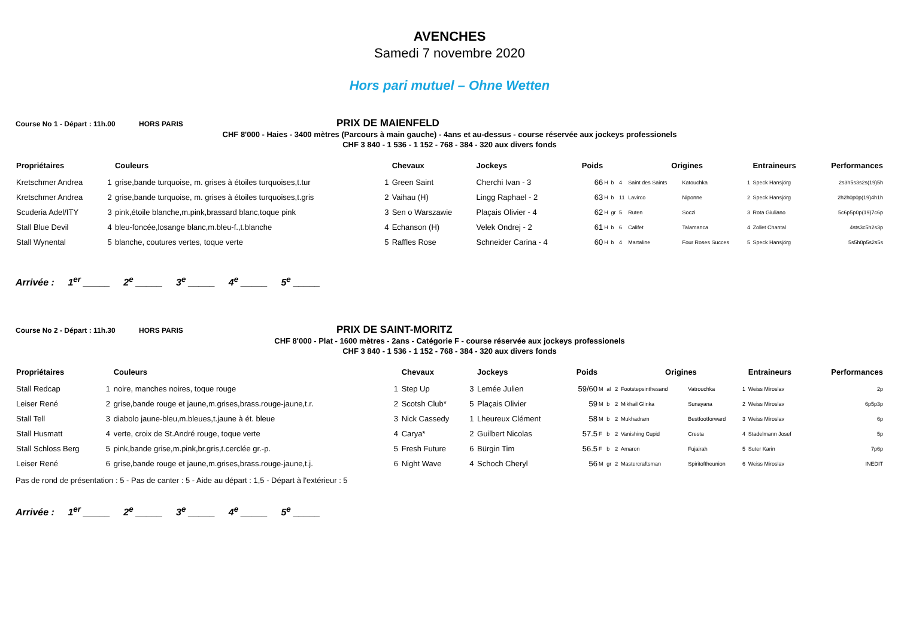AVENCHES
Samedi 7 novembre 2020
Hors pari mutuel – Ohne Wetten
Course No 1 - Départ : 11h.00 HORS PARIS PRIX DE MAIENFELD
CHF 8'000 - Haies - 3400 mètres (Parcours à main gauche) - 4ans et au-dessus - course réservée aux jockeys professionels
CHF 3 840 - 1 536 - 1 152 - 768 - 384 - 320 aux divers fonds
| Propriétaires | | Couleurs | | Chevaux | | Jockeys | Poids | | | | Origines | | | Entraineurs | Performances |
| --- | --- | --- | --- | --- | --- | --- | --- | --- | --- | --- | --- | --- | --- | --- | --- |
| Kretschmer Andrea | 1 | grise,bande turquoise, m. grises à étoiles turquoises,t.tur | 1 | Green Saint | | Cherchi Ivan - 3 | 66 | H | b | 4 | Saint des Saints | Katouchka | 1 | Speck Hansjörg | 2s3h5s3s2s(19)5h |
| Kretschmer Andrea | 2 | grise,bande turquoise, m. grises à étoiles turquoises,t.gris | 2 | Vaihau (H) | | Lingg Raphael - 2 | 63 | H | b | 11 | Lavirco | Niponne | 2 | Speck Hansjörg | 2h2h0p0p(19)4h1h |
| Scuderia Adel/ITY | 3 | pink,étoile blanche,m.pink,brassard blanc,toque pink | 3 | Sen o Warszawie | | Plaçais Olivier - 4 | 62 | H | gr | 5 | Ruten | Soczi | 3 | Rota Giuliano | 5c6p5p0p(19)7c6p |
| Stall Blue Devil | 4 | bleu-foncée,losange blanc,m.bleu-f.,t.blanche | 4 | Echanson (H) | | Velek Ondrej - 2 | 61 | H | b | 6 | Califet | Talamanca | 4 | Zollet Chantal | 4sts3c5h2s3p |
| Stall Wynental | 5 | blanche, coutures vertes, toque verte | 5 | Raffles Rose | | Schneider Carina - 4 | 60 | H | b | 4 | Martaline | Four Roses Succes | 5 | Speck Hansjörg | 5s5h0p5s2s5s |
Arrivée : 1<sup>er</sup> _____ 2<sup>e</sup> _____ 3<sup>e</sup> _____ 4<sup>e</sup> _____ 5<sup>e</sup> _____
Course No 2 - Départ : 11h.30 HORS PARIS PRIX DE SAINT-MORITZ
CHF 8'000 - Plat - 1600 mètres - 2ans - Catégorie F - course réservée aux jockeys professionels
CHF 3 840 - 1 536 - 1 152 - 768 - 384 - 320 aux divers fonds
| Propriétaires | | Couleurs | | Chevaux | | Jockeys | Poids | | | | Origines | | | Entraineurs | Performances |
| --- | --- | --- | --- | --- | --- | --- | --- | --- | --- | --- | --- | --- | --- | --- | --- |
| Stall Redcap | 1 | noire, manches noires, toque rouge | 1 | Step Up | 3 | Lemée Julien | 59/60 | M | al | 2 | Footstepsinthesand | Vatrouchka | 1 | Weiss Miroslav | 2p |
| Leiser René | 2 | grise,bande rouge et jaune,m.grises,brass.rouge-jaune,t.r. | 2 | Scotsh Club* | 5 | Plaçais Olivier | 59 | M | b | 2 | Mikhail Glinka | Sunayana | 2 | Weiss Miroslav | 6p5p3p |
| Stall Tell | 3 | diabolo jaune-bleu,m.bleues,t.jaune à ét. bleue | 3 | Nick Cassedy | 1 | Lheureux Clément | 58 | M | b | 2 | Mukhadram | Bestfootforward | 3 | Weiss Miroslav | 6p |
| Stall Husmatt | 4 | verte, croix de St.André rouge, toque verte | 4 | Carya* | 2 | Guilbert Nicolas | 57.5 | F | b | 2 | Vanishing Cupid | Cresta | 4 | Stadelmann Josef | 5p |
| Stall Schloss Berg | 5 | pink,bande grise,m.pink,br.gris,t.cerclée gr.-p. | 5 | Fresh Future | 6 | Bürgin Tim | 56.5 | F | b | 2 | Amaron | Fujairah | 5 | Suter Karin | 7p6p |
| Leiser René | 6 | grise,bande rouge et jaune,m.grises,brass.rouge-jaune,t.j. | 6 | Night Wave | 4 | Schoch Cheryl | 56 | M | gr | 2 | Mastercraftsman | Spiritoftheunion | 6 | Weiss Miroslav | INEDIT |
Pas de rond de présentation : 5 - Pas de canter : 5 - Aide au départ : 1,5 - Départ à l'extérieur : 5
Arrivée : 1<sup>er</sup> _____ 2<sup>e</sup> _____ 3<sup>e</sup> _____ 4<sup>e</sup> _____ 5<sup>e</sup> _____